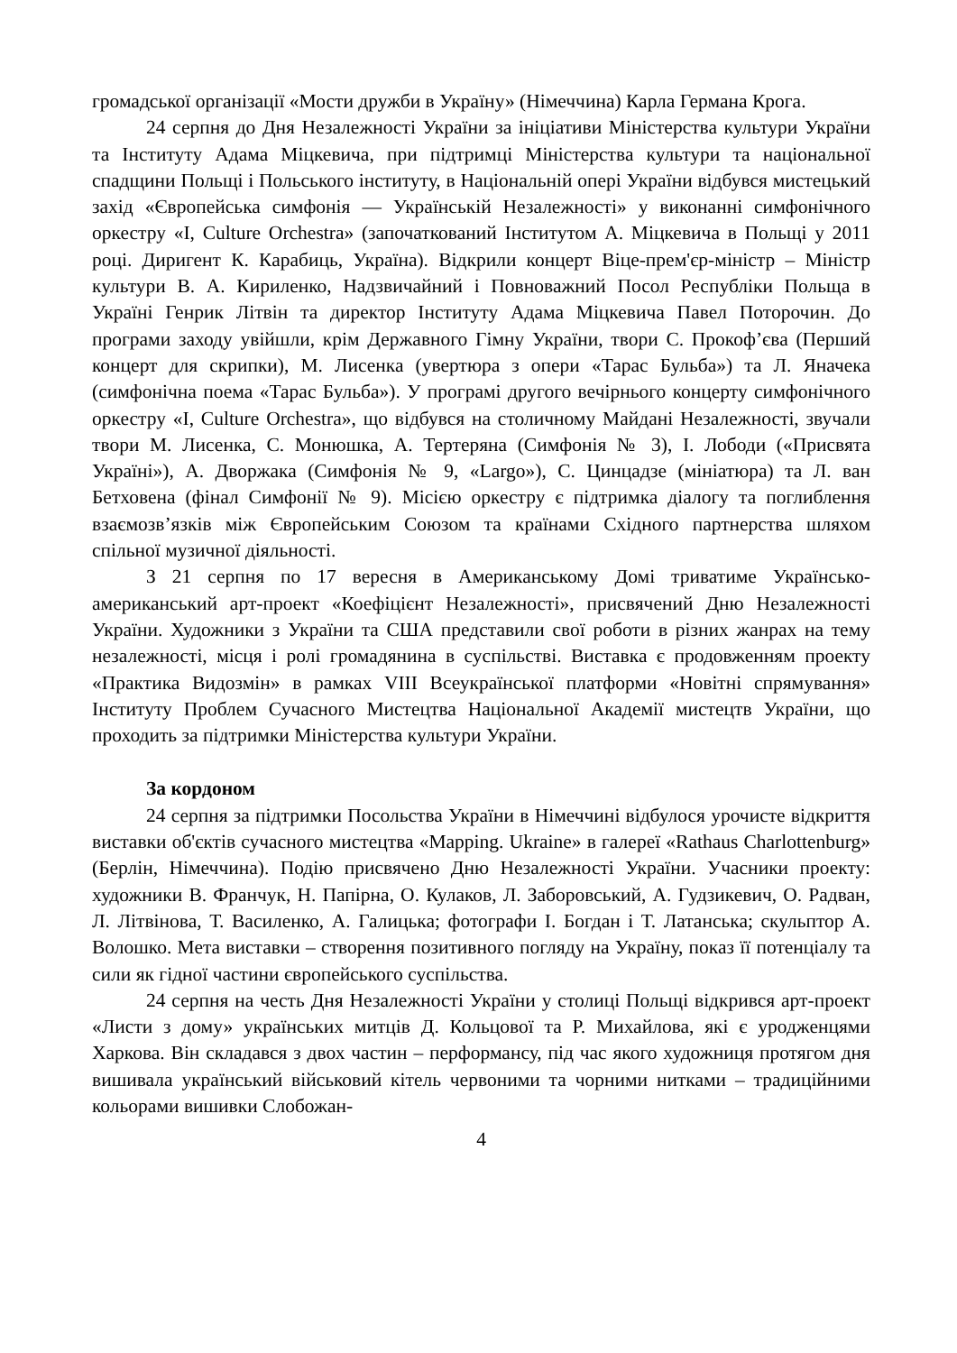громадської організації «Мости дружби в Україну» (Німеччина) Карла Германа Крога.
24 серпня до Дня Незалежності України за ініціативи Міністерства культури України та Інституту Адама Міцкевича, при підтримці Міністерства культури та національної спадщини Польщі і Польського інституту, в Національній опері України відбувся мистецький захід «Європейська симфонія — Українській Незалежності» у виконанні симфонічного оркестру «I, Culture Orchestra» (започаткований Інститутом А. Міцкевича в Польщі у 2011 році. Диригент К. Карабиць, Україна). Відкрили концерт Віце-прем'єр-міністр – Міністр культури В. А. Кириленко, Надзвичайний і Повноважний Посол Республіки Польща в Україні Генрик Літвін та директор Інституту Адама Міцкевича Павел Поторочин. До програми заходу увійшли, крім Державного Гімну України, твори С. Прокоф’єва (Перший концерт для скрипки), М. Лисенка (увертюра з опери «Тарас Бульба») та Л. Яначека (симфонічна поема «Тарас Бульба»). У програмі другого вечірнього концерту симфонічного оркестру «I, Culture Orchestra», що відбувся на столичному Майдані Незалежності, звучали твори М. Лисенка, С. Монюшка, А. Тертеряна (Симфонія № 3), І. Лободи («Присвята Україні»), А. Дворжака (Симфонія № 9, «Largo»), С. Цинцадзе (мініатюра) та Л. ван Бетховена (фінал Симфонії № 9). Місією оркестру є підтримка діалогу та поглиблення взаємозв’язків між Європейським Союзом та країнами Східного партнерства шляхом спільної музичної діяльності.
З 21 серпня по 17 вересня в Американському Домі триватиме Українсько-американський арт-проект «Коефіцієнт Незалежності», присвячений Дню Незалежності України. Художники з України та США представили свої роботи в різних жанрах на тему незалежності, місця і ролі громадянина в суспільстві. Виставка є продовженням проекту «Практика Видозмін» в рамках VIII Всеукраїнської платформи «Новітні спрямування» Інституту Проблем Сучасного Мистецтва Національної Академії мистецтв України, що проходить за підтримки Міністерства культури України.
За кордоном
24 серпня за підтримки Посольства України в Німеччині відбулося урочисте відкриття виставки об'єктів сучасного мистецтва «Mapping. Ukraine» в галереї «Rathaus Charlottenburg» (Берлін, Німеччина). Подію присвячено Дню Незалежності України. Учасники проекту: художники В. Франчук, Н. Папірна, О. Кулаков, Л. Заборовський, А. Гудзикевич, О. Радван, Л. Літвінова, Т. Василенко, А. Галицька; фотографи І. Богдан і Т. Латанська; скульптор А. Волошко. Мета виставки – створення позитивного погляду на Україну, показ її потенціалу та сили як гідної частини європейського суспільства.
24 серпня на честь Дня Незалежності України у столиці Польщі відкрився арт-проект «Листи з дому» українських митців Д. Кольцової та Р. Михайлова, які є уродженцями Харкова. Він складався з двох частин – перформансу, під час якого художниця протягом дня вишивала український військовий кітель червоними та чорними нитками – традиційними кольорами вишивки Слобожан-
4